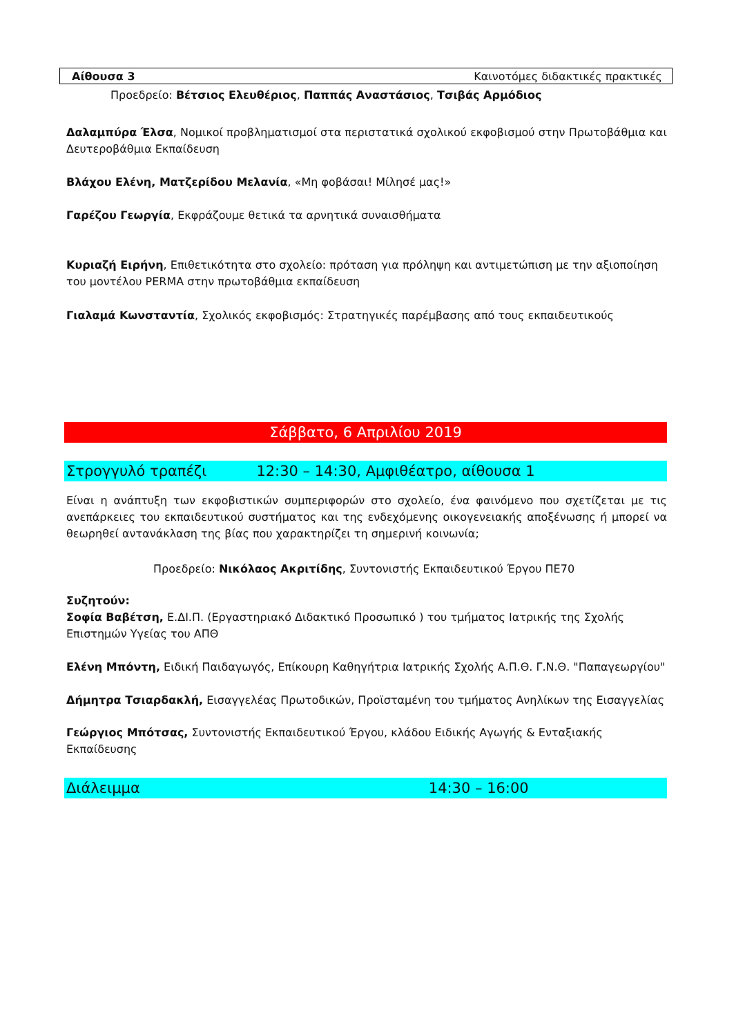Αίθουσα 3 Καινοτόμες διδακτικές πρακτικές
Προεδρείο: Βέτσιος Ελευθέριος, Παππάς Αναστάσιος, Τσιβάς Αρμόδιος
Δαλαμπύρα Έλσα, Νομικοί προβληματισμοί στα περιστατικά σχολικού εκφοβισμού στην Πρωτοβάθμια και Δευτεροβάθμια Εκπαίδευση
Βλάχου Ελένη, Ματζερίδου Μελανία, «Μη φοβάσαι! Μίλησέ μας!»
Γαρέζου Γεωργία, Εκφράζουμε θετικά τα αρνητικά συναισθήματα
Κυριαζή Ειρήνη, Επιθετικότητα στο σχολείο: πρόταση για πρόληψη και αντιμετώπιση με την αξιοποίηση του μοντέλου PERMA στην πρωτοβάθμια εκπαίδευση
Γιαλαμά Κωνσταντία, Σχολικός εκφοβισμός: Στρατηγικές παρέμβασης από τους εκπαιδευτικούς
Σάββατο, 6 Απριλίου 2019
Στρογγυλό τραπέζι 12:30 – 14:30, Αμφιθέατρο, αίθουσα 1
Είναι η ανάπτυξη των εκφοβιστικών συμπεριφορών στο σχολείο, ένα φαινόμενο που σχετίζεται με τις ανεπάρκειες του εκπαιδευτικού συστήματος και της ενδεχόμενης οικογενειακής αποξένωσης ή μπορεί να θεωρηθεί αντανάκλαση της βίας που χαρακτηρίζει τη σημερινή κοινωνία;
Προεδρείο: Νικόλαος Ακριτίδης, Συντονιστής Εκπαιδευτικού Έργου ΠΕ70
Συζητούν:
Σοφία Βαβέτση, Ε.ΔΙ.Π. (Εργαστηριακό Διδακτικό Προσωπικό ) του τμήματος Ιατρικής της Σχολής Επιστημών Υγείας του ΑΠΘ
Ελένη Μπόντη, Ειδική Παιδαγωγός, Επίκουρη Καθηγήτρια Ιατρικής Σχολής Α.Π.Θ. Γ.Ν.Θ. "Παπαγεωργίου"
Δήμητρα Τσιαρδακλή, Εισαγγελέας Πρωτοδικών, Προϊσταμένη του τμήματος Ανηλίκων της Εισαγγελίας
Γεώργιος Μπότσας, Συντονιστής Εκπαιδευτικού Έργου, κλάδου Ειδικής Αγωγής & Ενταξιακής Εκπαίδευσης
Διάλειμμα 14:30 – 16:00